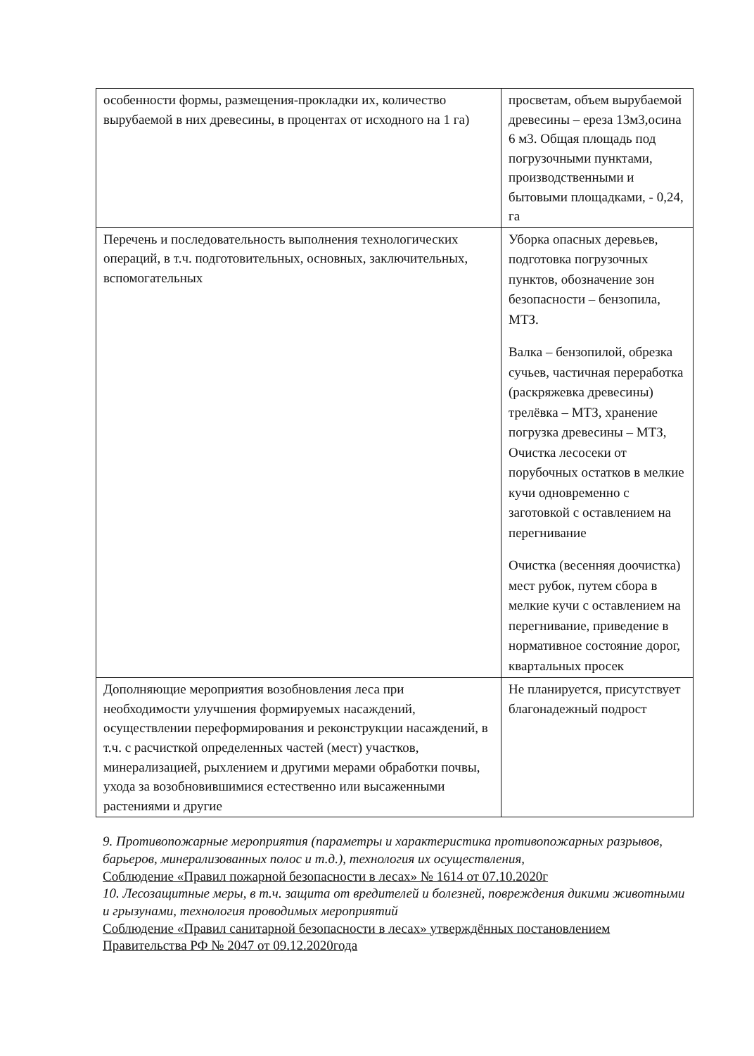| особенности формы, размещения-прокладки их, количество вырубаемой в них древесины, в процентах от исходного на 1 га) | просветам, объем вырубаемой древесины – ереза 13м3,осина 6 м3. Общая площадь под погрузочными пунктами, производственными и бытовыми площадками, - 0,24, га |
| Перечень и последовательность выполнения технологических операций, в т.ч. подготовительных, основных, заключительных, вспомогательных | Уборка опасных деревьев, подготовка погрузочных пунктов, обозначение зон безопасности – бензопила, МТЗ. Валка – бензопилой, обрезка сучьев, частичная переработка (раскряжевка древесины) трелёвка – МТЗ, хранение погрузка древесины – МТЗ, Очистка лесосеки от порубочных остатков в мелкие кучи одновременно с заготовкой с оставлением на перегнивание Очистка (весенняя доочистка) мест рубок, путем сбора в мелкие кучи с оставлением на перегнивание, приведение в нормативное состояние дорог, квартальных просек |
| Дополняющие мероприятия возобновления леса при необходимости улучшения формируемых насаждений, осуществлении переформирования и реконструкции насаждений, в т.ч. с расчисткой определенных частей (мест) участков, минерализацией, рыхлением и другими мерами обработки почвы, ухода за возобновившимися естественно или высаженными растениями и другие | Не планируется, присутствует благонадежный подрост |
9. Противопожарные мероприятия (параметры и характеристика противопожарных разрывов, барьеров, минерализованных полос и т.д.), технология их осуществления,
Соблюдение «Правил пожарной безопасности в лесах» № 1614 от 07.10.2020г
10. Лесозащитные меры, в т.ч. защита от вредителей и болезней, повреждения дикими животными и грызунами, технология проводимых мероприятий
Соблюдение «Правил санитарной безопасности в лесах» утверждённых постановлением Правительства РФ № 2047 от 09.12.2020года